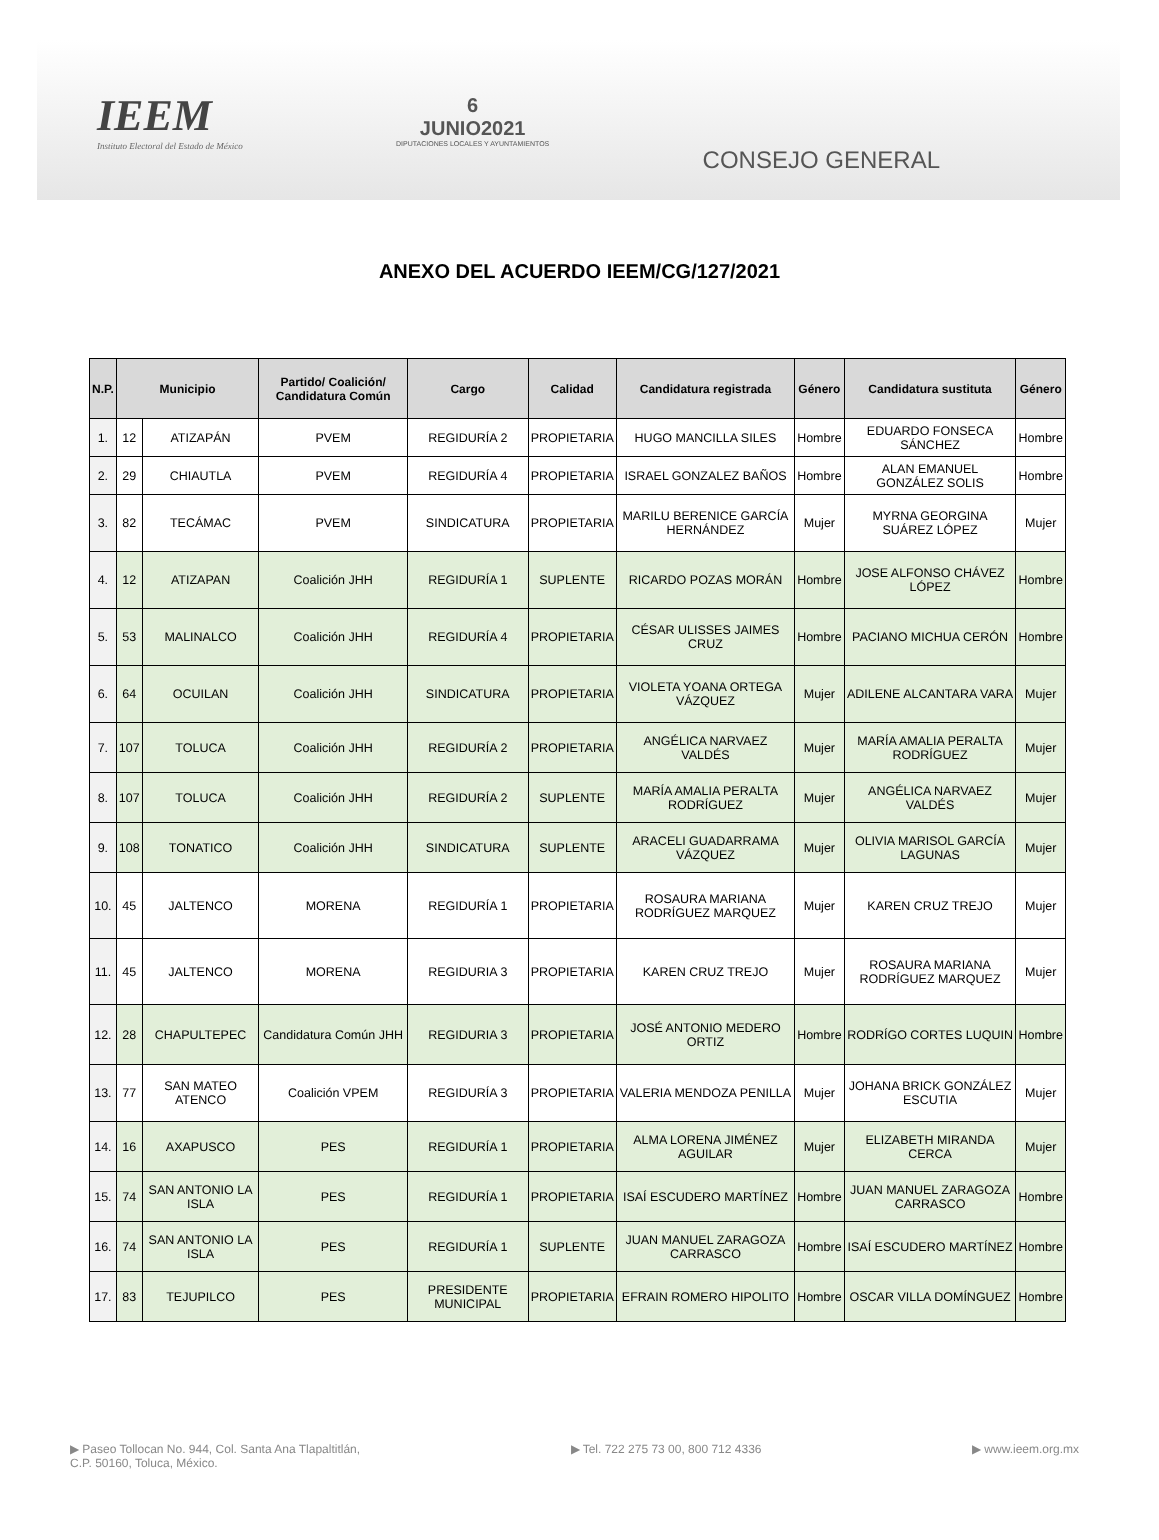IEEM
Instituto Electoral del Estado de México
6
JUNIO2021
DIPUTACIONES LOCALES Y AYUNTAMIENTOS
CONSEJO GENERAL
ANEXO DEL ACUERDO IEEM/CG/127/2021
| N.P. | Municipio | | Partido/ Coalición/ Candidatura Común | Cargo | Calidad | Candidatura registrada | Género | Candidatura sustituta | Género |
| --- | --- | --- | --- | --- | --- | --- | --- | --- | --- |
| 1. | 12 | ATIZAPÁN | PVEM | REGIDURÍA 2 | PROPIETARIA | HUGO MANCILLA SILES | Hombre | EDUARDO FONSECA SÁNCHEZ | Hombre |
| 2. | 29 | CHIAUTLA | PVEM | REGIDURÍA 4 | PROPIETARIA | ISRAEL GONZALEZ BAÑOS | Hombre | ALAN EMANUEL GONZÁLEZ SOLIS | Hombre |
| 3. | 82 | TECÁMAC | PVEM | SINDICATURA | PROPIETARIA | MARILU BERENICE GARCÍA HERNÁNDEZ | Mujer | MYRNA GEORGINA SUÁREZ LÓPEZ | Mujer |
| 4. | 12 | ATIZAPAN | Coalición JHH | REGIDURÍA 1 | SUPLENTE | RICARDO POZAS MORÁN | Hombre | JOSE ALFONSO CHÁVEZ LÓPEZ | Hombre |
| 5. | 53 | MALINALCO | Coalición JHH | REGIDURÍA 4 | PROPIETARIA | CÉSAR ULISSES JAIMES CRUZ | Hombre | PACIANO MICHUA CERÓN | Hombre |
| 6. | 64 | OCUILAN | Coalición JHH | SINDICATURA | PROPIETARIA | VIOLETA YOANA ORTEGA VÁZQUEZ | Mujer | ADILENE ALCANTARA VARA | Mujer |
| 7. | 107 | TOLUCA | Coalición JHH | REGIDURÍA 2 | PROPIETARIA | ANGÉLICA NARVAEZ VALDÉS | Mujer | MARÍA AMALIA PERALTA RODRÍGUEZ | Mujer |
| 8. | 107 | TOLUCA | Coalición JHH | REGIDURÍA 2 | SUPLENTE | MARÍA AMALIA PERALTA RODRÍGUEZ | Mujer | ANGÉLICA NARVAEZ VALDÉS | Mujer |
| 9. | 108 | TONATICO | Coalición JHH | SINDICATURA | SUPLENTE | ARACELI GUADARRAMA VÁZQUEZ | Mujer | OLIVIA MARISOL GARCÍA LAGUNAS | Mujer |
| 10. | 45 | JALTENCO | MORENA | REGIDURÍA 1 | PROPIETARIA | ROSAURA MARIANA RODRÍGUEZ MARQUEZ | Mujer | KAREN CRUZ TREJO | Mujer |
| 11. | 45 | JALTENCO | MORENA | REGIDURIA 3 | PROPIETARIA | KAREN CRUZ TREJO | Mujer | ROSAURA MARIANA RODRÍGUEZ MARQUEZ | Mujer |
| 12. | 28 | CHAPULTEPEC | Candidatura Común JHH | REGIDURIA 3 | PROPIETARIA | JOSÉ ANTONIO MEDERO ORTIZ | Hombre | RODRÍGO CORTES LUQUIN | Hombre |
| 13. | 77 | SAN MATEO ATENCO | Coalición VPEM | REGIDURÍA 3 | PROPIETARIA | VALERIA MENDOZA PENILLA | Mujer | JOHANA BRICK GONZÁLEZ ESCUTIA | Mujer |
| 14. | 16 | AXAPUSCO | PES | REGIDURÍA 1 | PROPIETARIA | ALMA LORENA JIMÉNEZ AGUILAR | Mujer | ELIZABETH MIRANDA CERCA | Mujer |
| 15. | 74 | SAN ANTONIO LA ISLA | PES | REGIDURÍA 1 | PROPIETARIA | ISAÍ ESCUDERO MARTÍNEZ | Hombre | JUAN MANUEL ZARAGOZA CARRASCO | Hombre |
| 16. | 74 | SAN ANTONIO LA ISLA | PES | REGIDURÍA 1 | SUPLENTE | JUAN MANUEL ZARAGOZA CARRASCO | Hombre | ISAÍ ESCUDERO MARTÍNEZ | Hombre |
| 17. | 83 | TEJUPILCO | PES | PRESIDENTE MUNICIPAL | PROPIETARIA | EFRAIN ROMERO HIPOLITO | Hombre | OSCAR VILLA DOMÍNGUEZ | Hombre |
▶ Paseo Tollocan No. 944, Col. Santa Ana Tlapaltitlán,
C.P. 50160, Toluca, México.
▶ Tel. 722 275 73 00, 800 712 4336
▶ www.ieem.org.mx